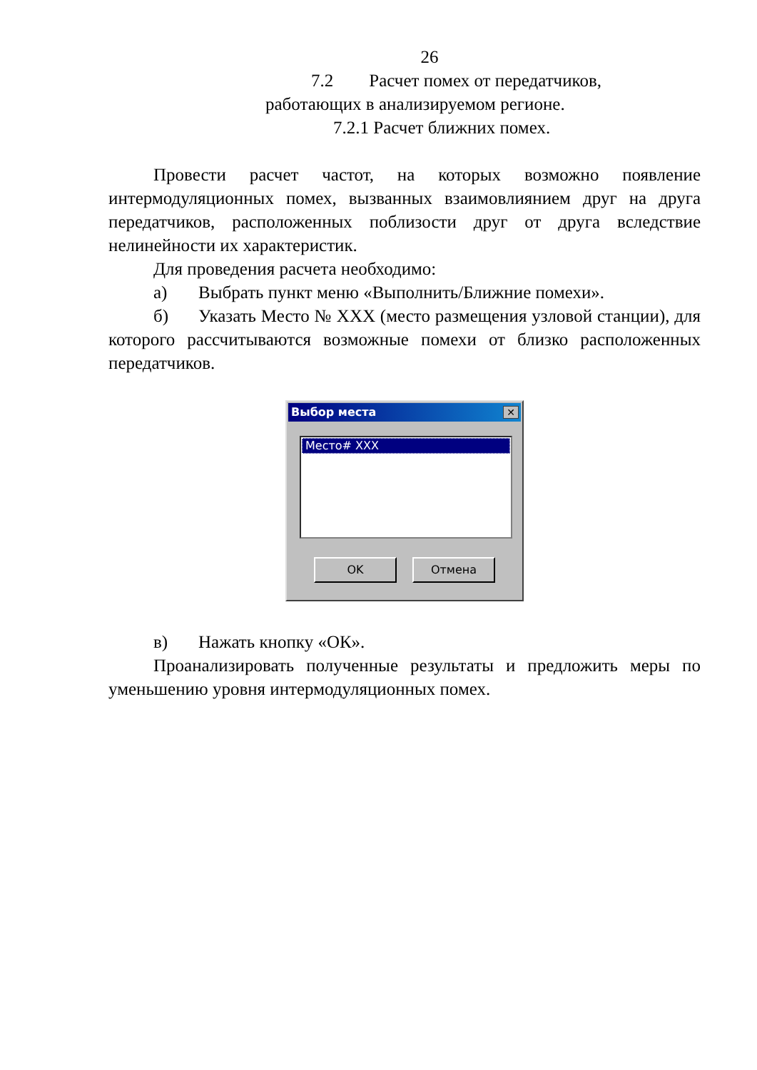26
7.2 Расчет помех от передатчиков, работающих в анализируемом регионе.
7.2.1 Расчет ближних помех.
Провести расчет частот, на которых возможно появление интермодуляционных помех, вызванных взаимовлиянием друг на друга передатчиков, расположенных поблизости друг от друга вследствие нелинейности их характеристик.
Для проведения расчета необходимо:
а) Выбрать пункт меню «Выполнить/Ближние помехи».
б) Указать Место № XXX (место размещения узловой станции), для которого рассчитываются возможные помехи от близко расположенных передатчиков.
Выбор места
✕
Место# XXX
OK Отмена
в) Нажать кнопку «ОК».
Проанализировать полученные результаты и предложить меры по уменьшению уровня интермодуляционных помех.